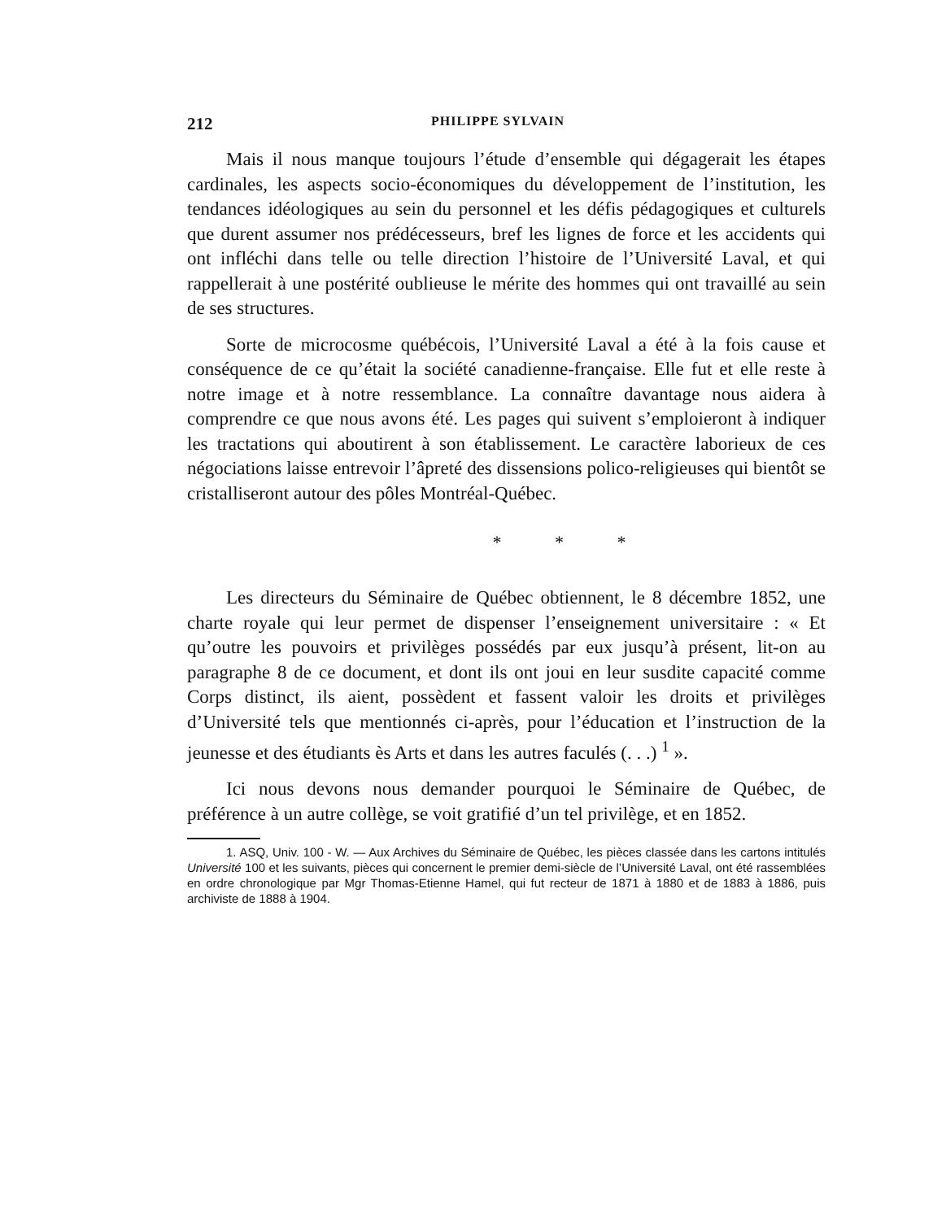212 PHILIPPE SYLVAIN
Mais il nous manque toujours l’étude d’ensemble qui dégagerait les étapes cardinales, les aspects socio-économiques du développement de l’institution, les tendances idéologiques au sein du personnel et les défis pédagogiques et culturels que durent assumer nos prédécesseurs, bref les lignes de force et les accidents qui ont infléchi dans telle ou telle direction l’histoire de l’Université Laval, et qui rappellerait à une postérité oublieuse le mérite des hommes qui ont travaillé au sein de ses structures.
Sorte de microcosme québécois, l’Université Laval a été à la fois cause et conséquence de ce qu’était la société canadienne-française. Elle fut et elle reste à notre image et à notre ressemblance. La connaître davantage nous aidera à comprendre ce que nous avons été. Les pages qui suivent s’emploieront à indiquer les tractations qui aboutirent à son établissement. Le caractère laborieux de ces négociations laisse entrevoir l’âpreté des dissensions polico-religieuses qui bientôt se cristalliseront autour des pôles Montréal-Québec.
* * *
Les directeurs du Séminaire de Québec obtiennent, le 8 décembre 1852, une charte royale qui leur permet de dispenser l’enseignement universitaire : « Et qu’outre les pouvoirs et privilèges possédés par eux jusqu’à présent, lit-on au paragraphe 8 de ce document, et dont ils ont joui en leur susdite capacité comme Corps distinct, ils aient, possèdent et fassent valoir les droits et privilèges d’Université tels que mentionnés ci-après, pour l’éducation et l’instruction de la jeunesse et des étudiants ès Arts et dans les autres faculés (. . .) <sup>1</sup> ».
Ici nous devons nous demander pourquoi le Séminaire de Québec, de préférence à un autre collège, se voit gratifié d’un tel privilège, et en 1852.
1. ASQ, Univ. 100 - W. — Aux Archives du Séminaire de Québec, les pièces classée dans les cartons intitulés Université 100 et les suivants, pièces qui concernent le premier demi-siècle de l’Université Laval, ont été rassemblées en ordre chronologique par Mgr Thomas-Etienne Hamel, qui fut recteur de 1871 à 1880 et de 1883 à 1886, puis archiviste de 1888 à 1904.